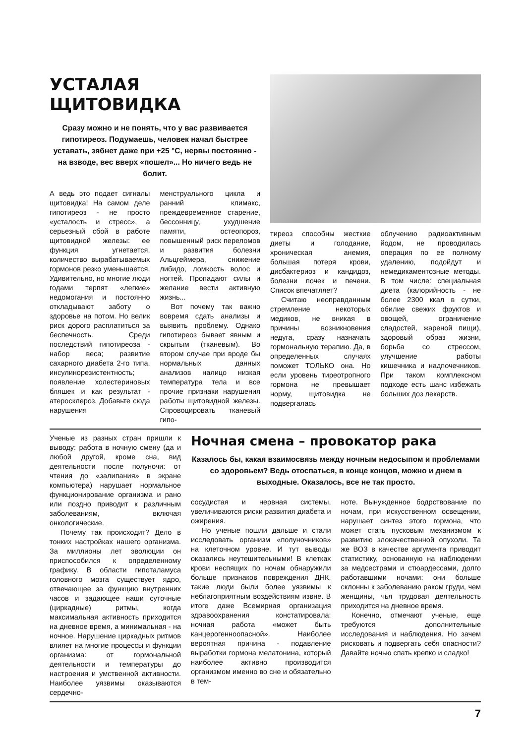УСТАЛАЯ ЩИТОВИДКА
Сразу можно и не понять, что у вас развивается гипотиреоз. Подумаешь, человек начал быстрее уставать, зябнет даже при +25 °С, нервы постоянно - на взводе, вес вверх «пошел»... Но ничего ведь не болит.
А ведь это подает сигналы щитовидка! На самом деле гипотиреоз - не просто «усталость и стресс», а серьезный сбой в работе щитовидной железы: ее функция угнетается, количество вырабатываемых гормонов резко уменьшается. Удивительно, но многие люди годами терпят «легкие» недомогания и постоянно откладывают заботу о здоровье на потом. Но велик риск дорого расплатиться за беспечность. Среди последствий гипотиреоза - набор веса; развитие сахарного диабета 2-го типа, инсулинорезистентность; появление холестериновых бляшек и как результат - атеросклероз. Добавьте сюда нарушения
менструального цикла и ранний климакс, преждевременное старение, бессонницу, ухудшение памяти, остеопороз, повышенный риск переломов и развития болезни Альцгеймера, снижение либидо, ломкость волос и ногтей. Пропадают силы и желание вести активную жизнь...
Вот почему так важно вовремя сдать анализы и выявить проблему. Однако гипотиреоз бывает явным и скрытым (тканевым). Во втором случае при вроде бы нормальных данных анализов налицо низкая температура тела и все прочие признаки нарушения работы щитовидной железы. Спровоцировать тканевый гипо-
тиреоз способны жесткие диеты и голодание, хроническая анемия, большая потеря крови, дисбактериоз и кандидоз, болезни почек и печени. Список впечатляет?
Считаю неоправданным стремление некоторых медиков, не вникая в причины возникновения недуга, сразу назначать гормональную терапию. Да, в определенных случаях поможет ТОЛЬКО она. Но если уровень тиреотропного гормона не превышает норму, щитовидка не подвергалась
облучению радиоактивным йодом, не проводилась операция по ее полному удалению, подойдут и немедикаментозные методы. В том числе: специальная диета (калорийность - не более 2300 ккал в сутки, обилие свежих фруктов и овощей, ограничение сладостей, жареной пищи), здоровый образ жизни, борьба со стрессом, улучшение работы кишечника и надпочечников. При таком комплексном подходе есть шанс избежать больших доз лекарств.
Ученые из разных стран пришли к выводу: работа в ночную смену (да и любой другой, кроме сна, вид деятельности после полуночи: от чтения до «залипания» в экране компьютера) нарушает нормальное функционирование организма и рано или поздно приводит к различным заболеваниям, включая онкологические.
Почему так происходит? Дело в тонких настройках нашего организма. За миллионы лет эволюции он приспособился к определенному графику. В области гипоталамуса головного мозга существует ядро, отвечающее за функцию внутренних часов и задающее наши суточные (циркадные) ритмы, когда максимальная активность приходится на дневное время, а минимальная - на ночное. Нарушение циркадных ритмов влияет на многие процессы и функции организма: от гормональной деятельности и температуры до настроения и умственной активности. Наиболее уязвимы оказываются сердечно-
Ночная смена – провокатор рака
Казалось бы, какая взаимосвязь между ночным недосыпом и проблемами со здоровьем? Ведь отоспаться, в конце концов, можно и днем в выходные. Оказалось, все не так просто.
сосудистая и нервная системы, увеличиваются риски развития диабета и ожирения.
Но ученые пошли дальше и стали исследовать организм «полуночников» на клеточном уровне. И тут выводы оказались неутешительными! В клетках крови неспящих по ночам обнаружили больше признаков повреждения ДНК, такие люди были более уязвимы к неблагоприятным воздействиям извне. В итоге даже Всемирная организация здравоохранения констатировала: ночная работа «может быть канцерогенноопасной». Наиболее вероятная причина - подавление выработки гормона мелатонина, который наиболее активно производится организмом именно во сне и обязательно в тем-
ноте. Вынужденное бодрствование по ночам, при искусственном освещении, нарушает синтез этого гормона, что может стать пусковым механизмом к развитию злокачественной опухоли. Та же ВОЗ в качестве аргумента приводит статистику, основанную на наблюдении за медсестрами и стюардессами, долго работавшими ночами: они больше склонны к заболеванию раком груди, чем женщины, чья трудовая деятельность приходится на дневное время.
Конечно, отмечают ученые, еще требуются дополнительные исследования и наблюдения. Но зачем рисковать и подвергать себя опасности? Давайте ночью спать крепко и сладко!
7